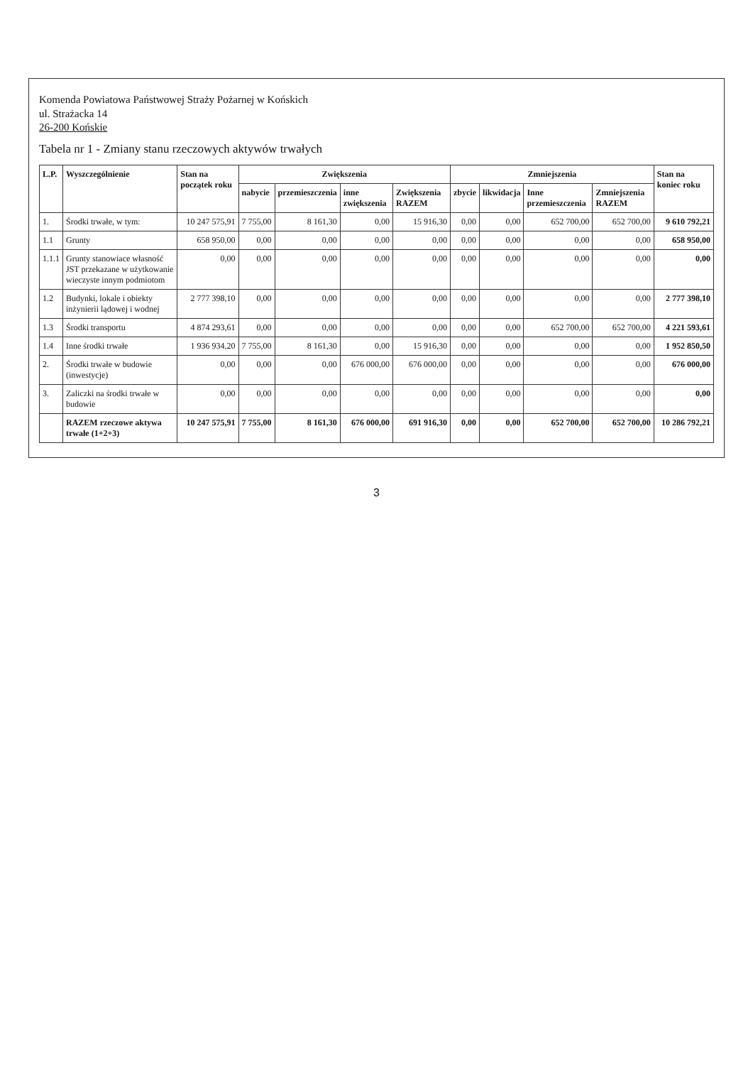Komenda Powiatowa Państwowej Straży Pożarnej w Końskich
ul. Strażacka 14
26-200 Końskie
Tabela nr 1 - Zmiany stanu rzeczowych aktywów trwałych
| L.P. | Wyszczególnienie | Stan na początek roku | Zwiększenia | | | | Zmniejszenia | | | | Stan na koniec roku |
| --- | --- | --- | --- | --- | --- | --- | --- | --- | --- | --- | --- |
| | | | nabycie | przemieszczenia | inne zwiększenia | Zwiększenia RAZEM | zbycie | likwidacja | Inne przemieszczenia | Zmniejszenia RAZEM | |
| 1. | Środki trwałe, w tym: | 10 247 575,91 | 7 755,00 | 8 161,30 | 0,00 | 15 916,30 | 0,00 | 0,00 | 652 700,00 | 652 700,00 | 9 610 792,21 |
| 1.1 | Grunty | 658 950,00 | 0,00 | 0,00 | 0,00 | 0,00 | 0,00 | 0,00 | 0,00 | 0,00 | 658 950,00 |
| 1.1.1 | Grunty stanowiace własność JST przekazane w użytkowanie wieczyste innym podmiotom | 0,00 | 0,00 | 0,00 | 0,00 | 0,00 | 0,00 | 0,00 | 0,00 | 0,00 | 0,00 |
| 1.2 | Budynki, lokale i obiekty inżynierii lądowej i wodnej | 2 777 398,10 | 0,00 | 0,00 | 0,00 | 0,00 | 0,00 | 0,00 | 0,00 | 0,00 | 2 777 398,10 |
| 1.3 | Środki transportu | 4 874 293,61 | 0,00 | 0,00 | 0,00 | 0,00 | 0,00 | 0,00 | 652 700,00 | 652 700,00 | 4 221 593,61 |
| 1.4 | Inne środki trwałe | 1 936 934,20 | 7 755,00 | 8 161,30 | 0,00 | 15 916,30 | 0,00 | 0,00 | 0,00 | 0,00 | 1 952 850,50 |
| 2. | Środki trwałe w budowie (inwestycje) | 0,00 | 0,00 | 0,00 | 676 000,00 | 676 000,00 | 0,00 | 0,00 | 0,00 | 0,00 | 676 000,00 |
| 3. | Zaliczki na środki trwałe w budowie | 0,00 | 0,00 | 0,00 | 0,00 | 0,00 | 0,00 | 0,00 | 0,00 | 0,00 | 0,00 |
| | RAZEM rzeczowe aktywa trwałe (1+2+3) | 10 247 575,91 | 7 755,00 | 8 161,30 | 676 000,00 | 691 916,30 | 0,00 | 0,00 | 652 700,00 | 652 700,00 | 10 286 792,21 |
3